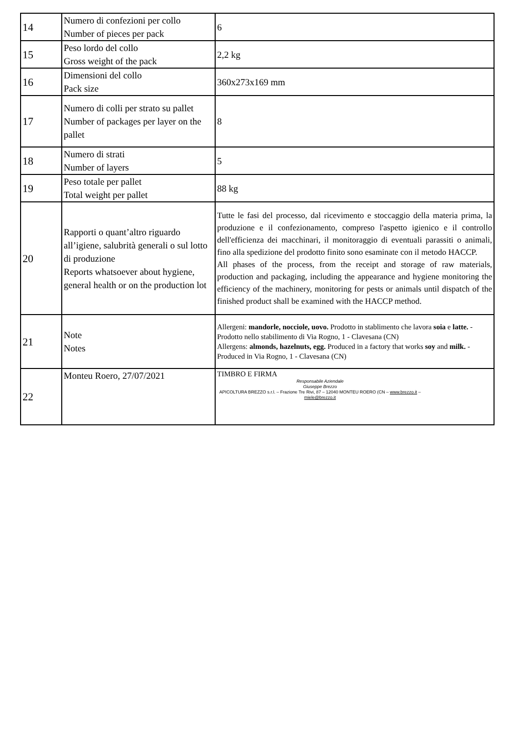| 14 | Numero di confezioni per collo Number of pieces per pack | 6 |
| 15 | Peso lordo del collo Gross weight of the pack | 2,2 kg |
| 16 | Dimensioni del collo Pack size | 360x273x169 mm |
| 17 | Numero di colli per strato su pallet Number of packages per layer on the pallet | 8 |
| 18 | Numero di strati Number of layers | 5 |
| 19 | Peso totale per pallet Total weight per pallet | 88 kg |
| 20 | Rapporti o quant’altro riguardo all’igiene, salubrità generali o sul lotto di produzione Reports whatsoever about hygiene, general health or on the production lot | Tutte le fasi del processo, dal ricevimento e stoccaggio della materia prima, la produzione e il confezionamento, compreso l'aspetto igienico e il controllo dell'efficienza dei macchinari, il monitoraggio di eventuali parassiti o animali, fino alla spedizione del prodotto finito sono esaminate con il metodo HACCP. All phases of the process, from the receipt and storage of raw materials, production and packaging, including the appearance and hygiene monitoring the efficiency of the machinery, monitoring for pests or animals until dispatch of the finished product shall be examined with the HACCP method. |
| 21 | Note Notes | Allergeni: mandorle, nocciole, uovo. Prodotto in stablimento che lavora soia e latte. - Prodotto nello stabilimento di Via Rogno, 1 - Clavesana (CN) Allergens: almonds, hazelnuts, egg. Produced in a factory that works soy and milk. - Produced in Via Rogno, 1 - Clavesana (CN) |
| 22 | Monteu Roero, 27/07/2021 | TIMBRO E FIRMA Responsabile Aziendale Giuseppe Brezzo APICOLTURA BREZZO s.r.l. – Frazione Tre Rivi, 87 – 12040 MONTEU ROERO (CN – www.brezzo.it – miele@brezzo.it |